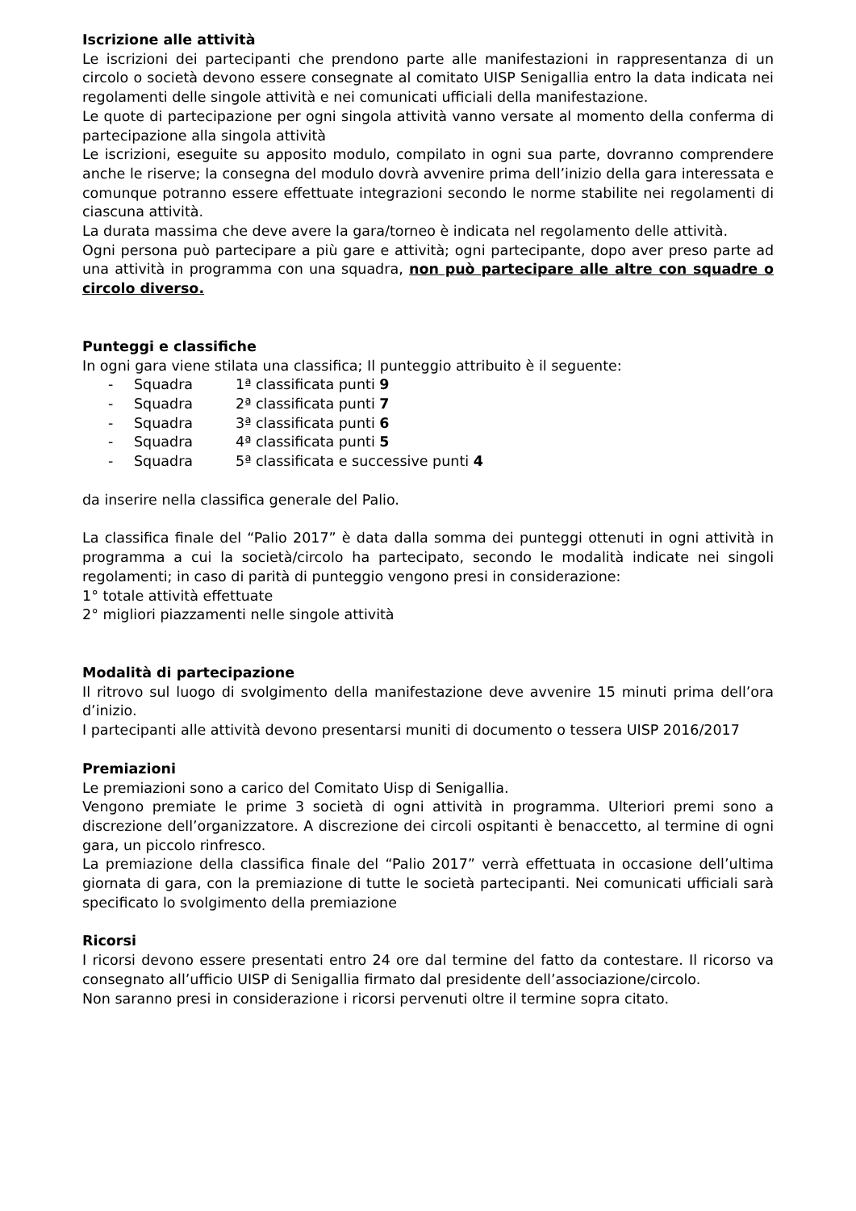Iscrizione alle attività
Le iscrizioni dei partecipanti che prendono parte alle manifestazioni in rappresentanza di un circolo o società devono essere consegnate al comitato UISP Senigallia entro la data indicata nei regolamenti delle singole attività e nei comunicati ufficiali della manifestazione.
Le quote di partecipazione per ogni singola attività vanno versate al momento della conferma di partecipazione alla singola attività
Le iscrizioni, eseguite su apposito modulo, compilato in ogni sua parte, dovranno comprendere anche le riserve; la consegna del modulo dovrà avvenire prima dell’inizio della gara interessata e comunque potranno essere effettuate integrazioni secondo le norme stabilite nei regolamenti di ciascuna attività.
La durata massima che deve avere la gara/torneo è indicata nel regolamento delle attività.
Ogni persona può partecipare a più gare e attività; ogni partecipante, dopo aver preso parte ad una attività in programma con una squadra, non può partecipare alle altre con squadre o circolo diverso.
Punteggi e classifiche
In ogni gara viene stilata una classifica; Il punteggio attribuito è il seguente:
- Squadra 1ª classificata punti 9
- Squadra 2ª classificata punti 7
- Squadra 3ª classificata punti 6
- Squadra 4ª classificata punti 5
- Squadra 5ª classificata e successive punti 4
da inserire nella classifica generale del Palio.
La classifica finale del “Palio 2017” è data dalla somma dei punteggi ottenuti in ogni attività in programma a cui la società/circolo ha partecipato, secondo le modalità indicate nei singoli regolamenti; in caso di parità di punteggio vengono presi in considerazione:
1° totale attività effettuate
2° migliori piazzamenti nelle singole attività
Modalità di partecipazione
Il ritrovo sul luogo di svolgimento della manifestazione deve avvenire 15 minuti prima dell’ora d’inizio.
I partecipanti alle attività devono presentarsi muniti di documento o tessera UISP 2016/2017
Premiazioni
Le premiazioni sono a carico del Comitato Uisp di Senigallia.
Vengono premiate le prime 3 società di ogni attività in programma. Ulteriori premi sono a discrezione dell’organizzatore. A discrezione dei circoli ospitanti è benaccetto, al termine di ogni gara, un piccolo rinfresco.
La premiazione della classifica finale del “Palio 2017” verrà effettuata in occasione dell’ultima giornata di gara, con la premiazione di tutte le società partecipanti. Nei comunicati ufficiali sarà specificato lo svolgimento della premiazione
Ricorsi
I ricorsi devono essere presentati entro 24 ore dal termine del fatto da contestare. Il ricorso va consegnato all’ufficio UISP di Senigallia firmato dal presidente dell’associazione/circolo.
Non saranno presi in considerazione i ricorsi pervenuti oltre il termine sopra citato.